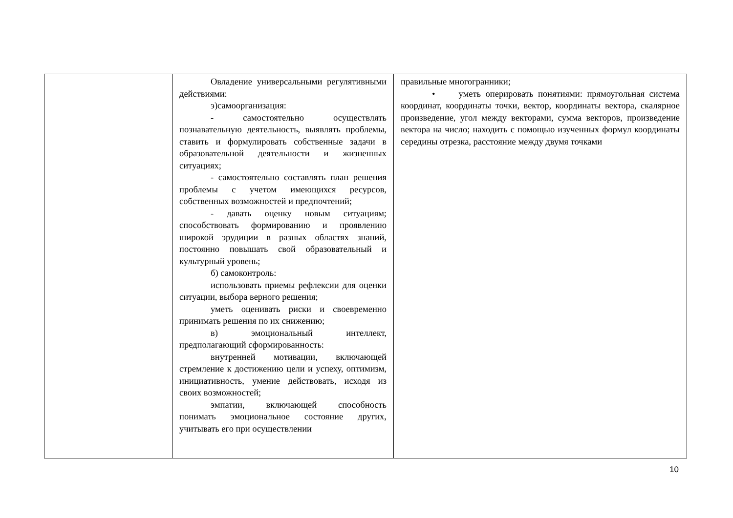| | Овладение универсальными регулятивными действиями: э)самоорганизация: - самостоятельно осуществлять познавательную деятельность, выявлять проблемы, ставить и формулировать собственные задачи в образовательной деятельности и жизненных ситуациях; - самостоятельно составлять план решения проблемы с учетом имеющихся ресурсов, собственных возможностей и предпочтений; - давать оценку новым ситуациям; способствовать формированию и проявлению широкой эрудиции в разных областях знаний, постоянно повышать свой образовательный и культурный уровень; б) самоконтроль: использовать приемы рефлексии для оценки ситуации, выбора верного решения; уметь оценивать риски и своевременно принимать решения по их снижению; в) эмоциональный интеллект, предполагающий сформированность: внутренней мотивации, включающей стремление к достижению цели и успеху, оптимизм, инициативность, умение действовать, исходя из своих возможностей; эмпатии, включающей способность понимать эмоциональное состояние других, учитывать его при осуществлении | правильные многогранники; • уметь оперировать понятиями: прямоугольная система координат, координаты точки, вектор, координаты вектора, скалярное произведение, угол между векторами, сумма векторов, произведение вектора на число; находить с помощью изученных формул координаты середины отрезка, расстояние между двумя точками |
10